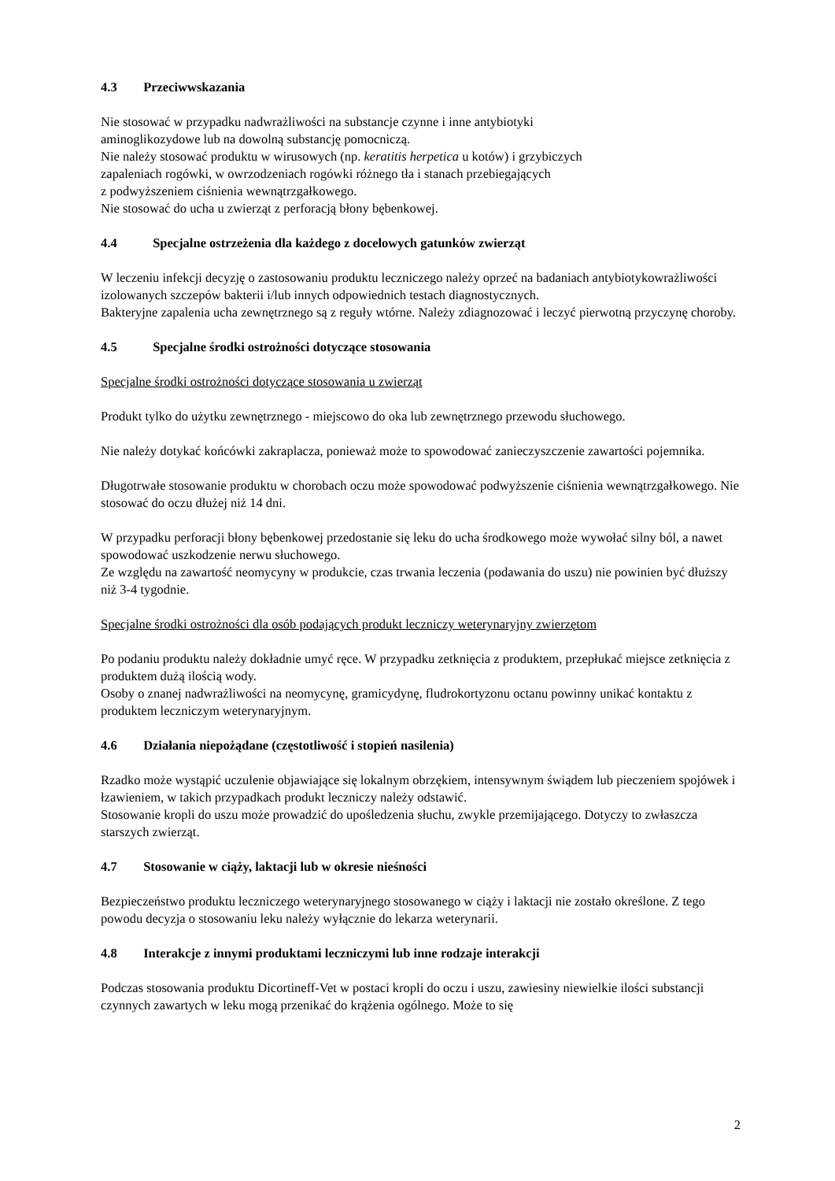4.3 Przeciwwskazania
Nie stosować w przypadku nadwrażliwości na substancje czynne i inne antybiotyki
aminoglikozydowe lub na dowolną substancję pomocniczą.
Nie należy stosować produktu w wirusowych (np. keratitis herpetica u kotów) i grzybiczych
zapaleniach rogówki, w owrzodzeniach rogówki różnego tła i stanach przebiegających
z podwyższeniem ciśnienia wewnątrzgałkowego.
Nie stosować do ucha u zwierząt z perforacją błony bębenkowej.
4.4 Specjalne ostrzeżenia dla każdego z docelowych gatunków zwierząt
W leczeniu infekcji decyzję o zastosowaniu produktu leczniczego należy oprzeć na badaniach antybiotykowrażliwości izolowanych szczepów bakterii i/lub innych odpowiednich testach diagnostycznych.
Bakteryjne zapalenia ucha zewnętrznego są z reguły wtórne. Należy zdiagnozować i leczyć pierwotną przyczynę choroby.
4.5 Specjalne środki ostrożności dotyczące stosowania
Specjalne środki ostrożności dotyczące stosowania u zwierząt
Produkt tylko do użytku zewnętrznego - miejscowo do oka lub zewnętrznego przewodu słuchowego.
Nie należy dotykać końcówki zakraplacza, ponieważ może to spowodować zanieczyszczenie zawartości pojemnika.
Długotrwałe stosowanie produktu w chorobach oczu może spowodować podwyższenie ciśnienia wewnątrzgałkowego. Nie stosować do oczu dłużej niż 14 dni.
W przypadku perforacji błony bębenkowej przedostanie się leku do ucha środkowego może wywołać silny ból, a nawet spowodować uszkodzenie nerwu słuchowego.
Ze względu na zawartość neomycyny w produkcie, czas trwania leczenia (podawania do uszu) nie powinien być dłuższy niż 3-4 tygodnie.
Specjalne środki ostrożności dla osób podających produkt leczniczy weterynaryjny zwierzętom
Po podaniu produktu należy dokładnie umyć ręce. W przypadku zetknięcia z produktem, przepłukać miejsce zetknięcia z produktem dużą ilością wody.
Osoby o znanej nadwrażliwości na neomycynę, gramicydynę, fludrokortyzonu octanu powinny unikać kontaktu z produktem leczniczym weterynaryjnym.
4.6 Działania niepożądane (częstotliwość i stopień nasilenia)
Rzadko może wystąpić uczulenie objawiające się lokalnym obrzękiem, intensywnym świądem lub pieczeniem spojówek i łzawieniem, w takich przypadkach produkt leczniczy należy odstawić.
Stosowanie kropli do uszu może prowadzić do upośledzenia słuchu, zwykle przemijającego. Dotyczy to zwłaszcza starszych zwierząt.
4.7 Stosowanie w ciąży, laktacji lub w okresie nieśności
Bezpieczeństwo produktu leczniczego weterynaryjnego stosowanego w ciąży i laktacji nie zostało określone. Z tego powodu decyzja o stosowaniu leku należy wyłącznie do lekarza weterynarii.
4.8 Interakcje z innymi produktami leczniczymi lub inne rodzaje interakcji
Podczas stosowania produktu Dicortineff-Vet w postaci kropli do oczu i uszu, zawiesiny niewielkie ilości substancji czynnych zawartych w leku mogą przenikać do krążenia ogólnego. Może to się
2